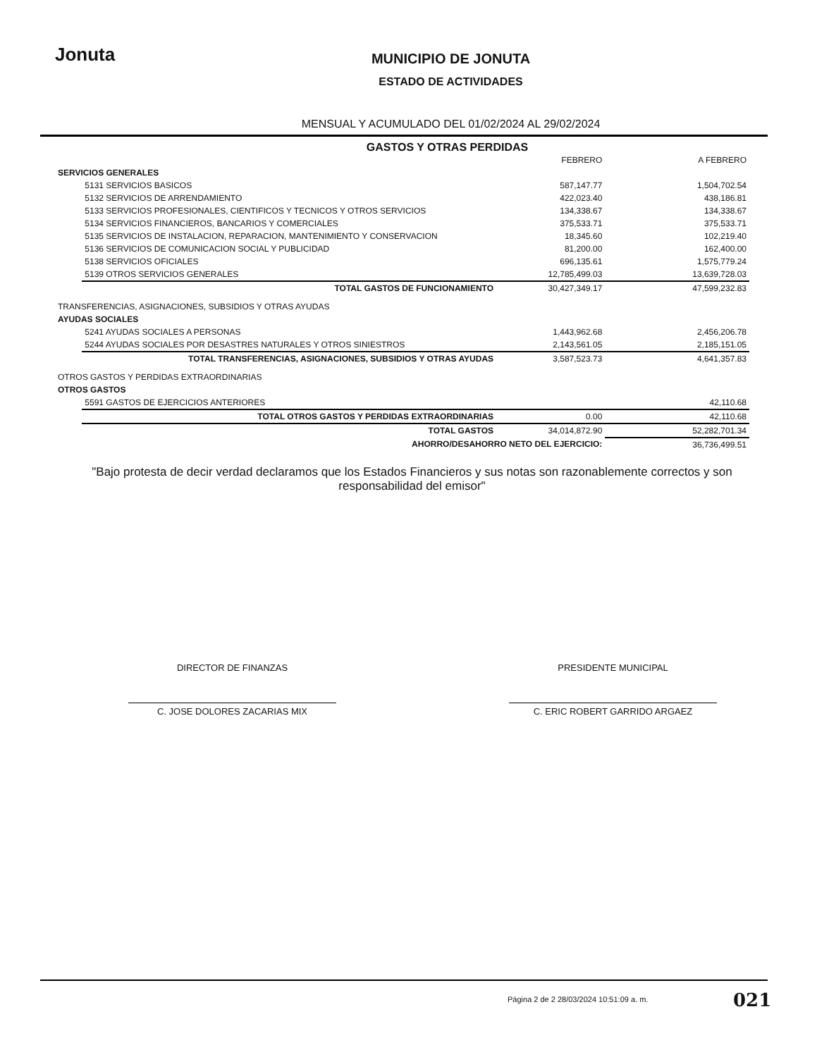Jonuta
MUNICIPIO DE JONUTA
ESTADO DE ACTIVIDADES
MENSUAL Y ACUMULADO DEL 01/02/2024 AL 29/02/2024
GASTOS Y OTRAS PERDIDAS
| | | FEBRERO | A FEBRERO |
| SERVICIOS GENERALES | | | |
| | 5131 SERVICIOS BASICOS | 587,147.77 | 1,504,702.54 |
| | 5132 SERVICIOS DE ARRENDAMIENTO | 422,023.40 | 438,186.81 |
| | 5133 SERVICIOS PROFESIONALES, CIENTIFICOS Y TECNICOS Y OTROS SERVICIOS | 134,338.67 | 134,338.67 |
| | 5134 SERVICIOS FINANCIEROS, BANCARIOS Y COMERCIALES | 375,533.71 | 375,533.71 |
| | 5135 SERVICIOS DE INSTALACION, REPARACION, MANTENIMIENTO Y CONSERVACION | 18,345.60 | 102,219.40 |
| | 5136 SERVICIOS DE COMUNICACION SOCIAL Y PUBLICIDAD | 81,200.00 | 162,400.00 |
| | 5138 SERVICIOS OFICIALES | 696,135.61 | 1,575,779.24 |
| | 5139 OTROS SERVICIOS GENERALES | 12,785,499.03 | 13,639,728.03 |
| | TOTAL GASTOS DE FUNCIONAMIENTO | 30,427,349.17 | 47,599,232.83 |
| TRANSFERENCIAS, ASIGNACIONES, SUBSIDIOS Y OTRAS AYUDAS | | | |
| AYUDAS SOCIALES | | | |
| | 5241 AYUDAS SOCIALES A PERSONAS | 1,443,962.68 | 2,456,206.78 |
| | 5244 AYUDAS SOCIALES POR DESASTRES NATURALES Y OTROS SINIESTROS | 2,143,561.05 | 2,185,151.05 |
| | TOTAL TRANSFERENCIAS, ASIGNACIONES, SUBSIDIOS Y OTRAS AYUDAS | 3,587,523.73 | 4,641,357.83 |
| OTROS GASTOS Y PERDIDAS EXTRAORDINARIAS | | | |
| OTROS GASTOS | | | |
| | 5591 GASTOS DE EJERCICIOS ANTERIORES | | 42,110.68 |
| | TOTAL OTROS GASTOS Y PERDIDAS EXTRAORDINARIAS | 0.00 | 42,110.68 |
| | TOTAL GASTOS | 34,014,872.90 | 52,282,701.34 |
| | AHORRO/DESAHORRO NETO DEL EJERCICIO: | | 36,736,499.51 |
"Bajo protesta de decir verdad declaramos que los Estados Financieros y sus notas son razonablemente correctos y son responsabilidad del emisor"
DIRECTOR DE FINANZAS
C. JOSE DOLORES ZACARIAS MIX
PRESIDENTE MUNICIPAL
C. ERIC ROBERT GARRIDO ARGAEZ
Página 2 de 2 28/03/2024 10:51:09 a. m.
021